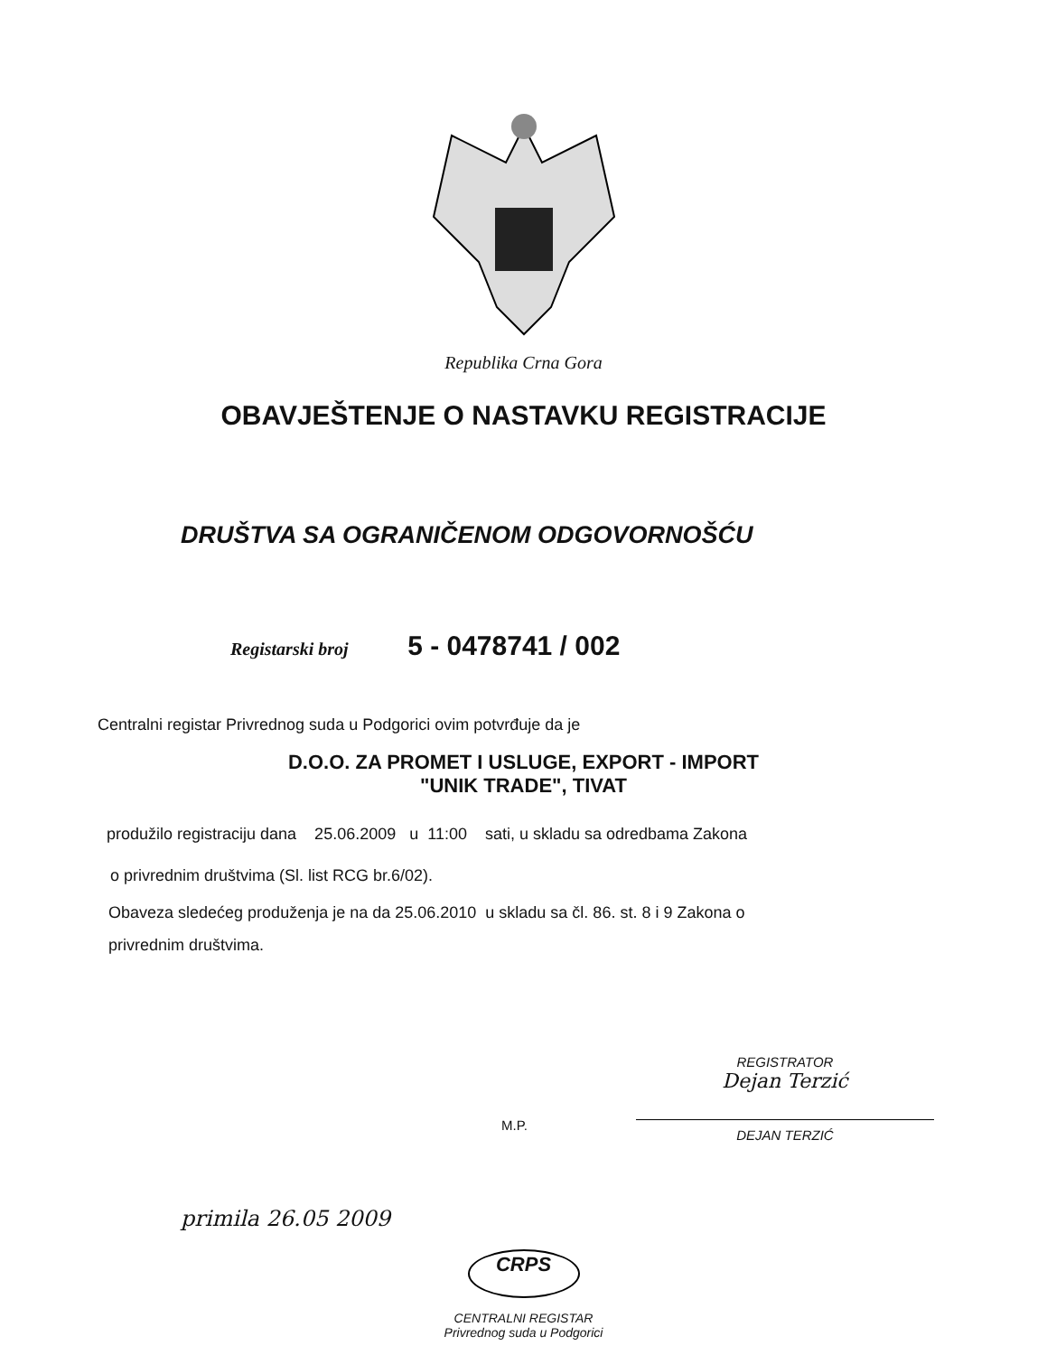Republika Crna Gora
OBAVJEŠTENJE O NASTAVKU REGISTRACIJE
DRUŠTVA SA OGRANIČENOM ODGOVORNOŠĆU
Registarski broj 5 - 0478741 / 002
Centralni registar Privrednog suda u Podgorici ovim potvrđuje da je
D.O.O. ZA PROMET I USLUGE, EXPORT - IMPORT
"UNIK TRADE", TIVAT
produžilo registraciju dana 25.06.2009 u 11:00 sati, u skladu sa odredbama Zakona
o privrednim društvima (Sl. list RCG br.6/02).
Obaveza sledećeg produženja je na da 25.06.2010 u skladu sa čl. 86. st. 8 i 9 Zakona o
privrednim društvima.
M.P.
REGISTRATOR
Dejan Terzić
DEJAN TERZIĆ
primila 26.05 2009
CRPS
CENTRALNI REGISTAR
Privrednog suda u Podgorici